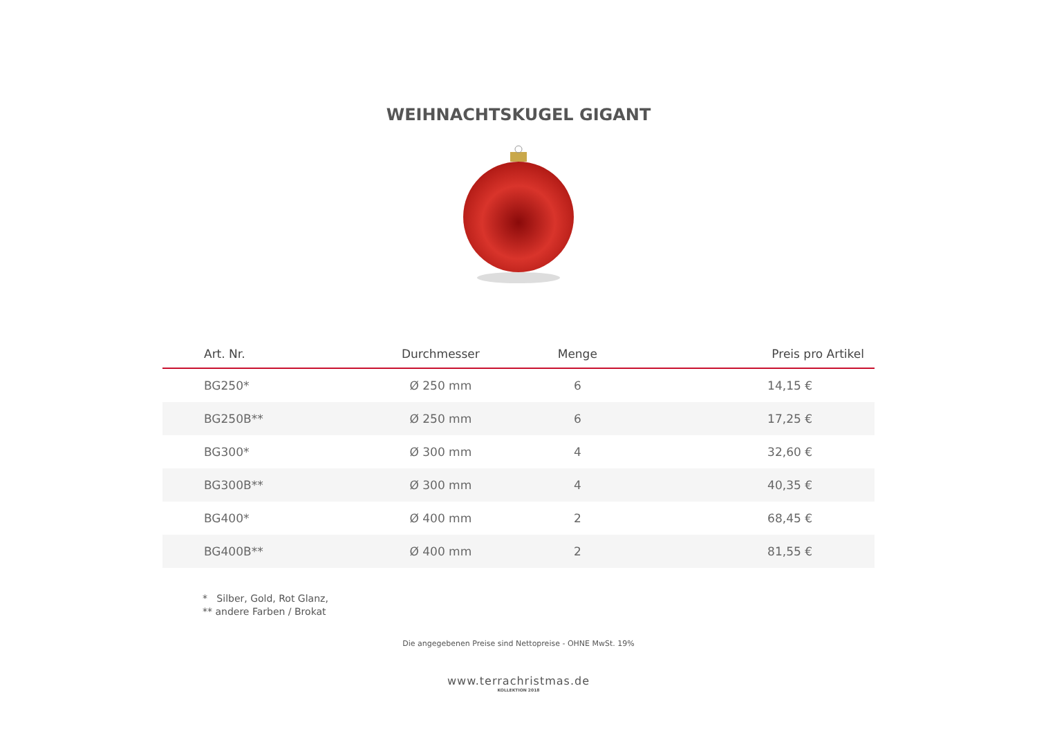WEIHNACHTSKUGEL GIGANT
| Art. Nr. | Durchmesser | Menge | Preis pro Artikel |
| --- | --- | --- | --- |
| BG250* | Ø 250 mm | 6 | 14,15 € |
| BG250B** | Ø 250 mm | 6 | 17,25 € |
| BG300* | Ø 300 mm | 4 | 32,60 € |
| BG300B** | Ø 300 mm | 4 | 40,35 € |
| BG400* | Ø 400 mm | 2 | 68,45 € |
| BG400B** | Ø 400 mm | 2 | 81,55 € |
* Silber, Gold, Rot Glanz,
** andere Farben / Brokat
Die angegebenen Preise sind Nettopreise - OHNE MwSt. 19%
www.terrachristmas.de
KOLLEKTION 2018